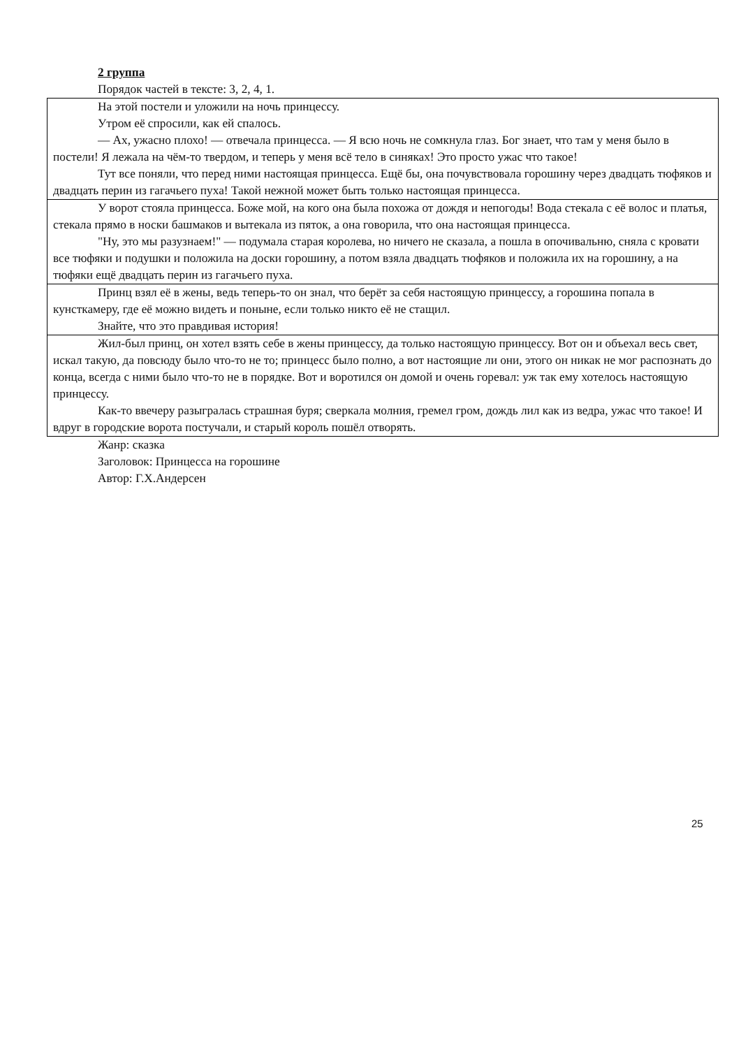2 группа
Порядок частей в тексте: 3, 2, 4, 1.
| На этой постели и уложили на ночь принцессу. Утром её спросили, как ей спалось. — Ах, ужасно плохо! — отвечала принцесса. — Я всю ночь не сомкнула глаз. Бог знает, что там у меня было в постели! Я лежала на чём-то твердом, и теперь у меня всё тело в синяках! Это просто ужас что такое! Тут все поняли, что перед ними настоящая принцесса. Ещё бы, она почувствовала горошину через двадцать тюфяков и двадцать перин из гагачьего пуха! Такой нежной может быть только настоящая принцесса. |
| У ворот стояла принцесса. Боже мой, на кого она была похожа от дождя и непогоды! Вода стекала с её волос и платья, стекала прямо в носки башмаков и вытекала из пяток, а она говорила, что она настоящая принцесса. "Ну, это мы разузнаем!" — подумала старая королева, но ничего не сказала, а пошла в опочивальню, сняла с кровати все тюфяки и подушки и положила на доски горошину, а потом взяла двадцать тюфяков и положила их на горошину, а на тюфяки ещё двадцать перин из гагачьего пуха. |
| Принц взял её в жены, ведь теперь-то он знал, что берёт за себя настоящую принцессу, а горошина попала в кунсткамеру, где её можно видеть и поныне, если только никто её не стащил. Знайте, что это правдивая история! |
| Жил-был принц, он хотел взять себе в жены принцессу, да только настоящую принцессу. Вот он и объехал весь свет, искал такую, да повсюду было что-то не то; принцесс было полно, а вот настоящие ли они, этого он никак не мог распознать до конца, всегда с ними было что-то не в порядке. Вот и воротился он домой и очень горевал: уж так ему хотелось настоящую принцессу. Как-то ввечеру разыгралась страшная буря; сверкала молния, гремел гром, дождь лил как из ведра, ужас что такое! И вдруг в городские ворота постучали, и старый король пошёл отворять. |
Жанр: сказка
Заголовок: Принцесса на горошине
Автор: Г.Х.Андерсен
25